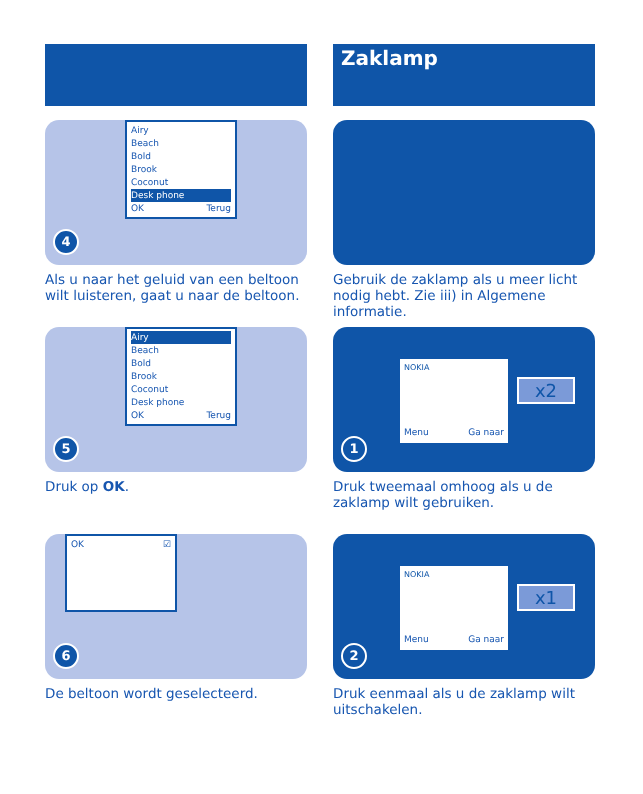Airy
Beach
Bold
Brook
Coconut
Desk phone
OK Terug
4
Als u naar het geluid van een beltoon wilt luisteren, gaat u naar de beltoon.
Airy
Beach
Bold
Brook
Coconut
Desk phone
OK Terug
5
Druk op OK.
OK ☑
6
De beltoon wordt geselecteerd.
Zaklamp
Gebruik de zaklamp als u meer licht nodig hebt. Zie iii) in Algemene informatie.
NOKIA
Menu Ga naar
x2
1
Druk tweemaal omhoog als u de zaklamp wilt gebruiken.
NOKIA
Menu Ga naar
x1
2
Druk eenmaal als u de zaklamp wilt uitschakelen.